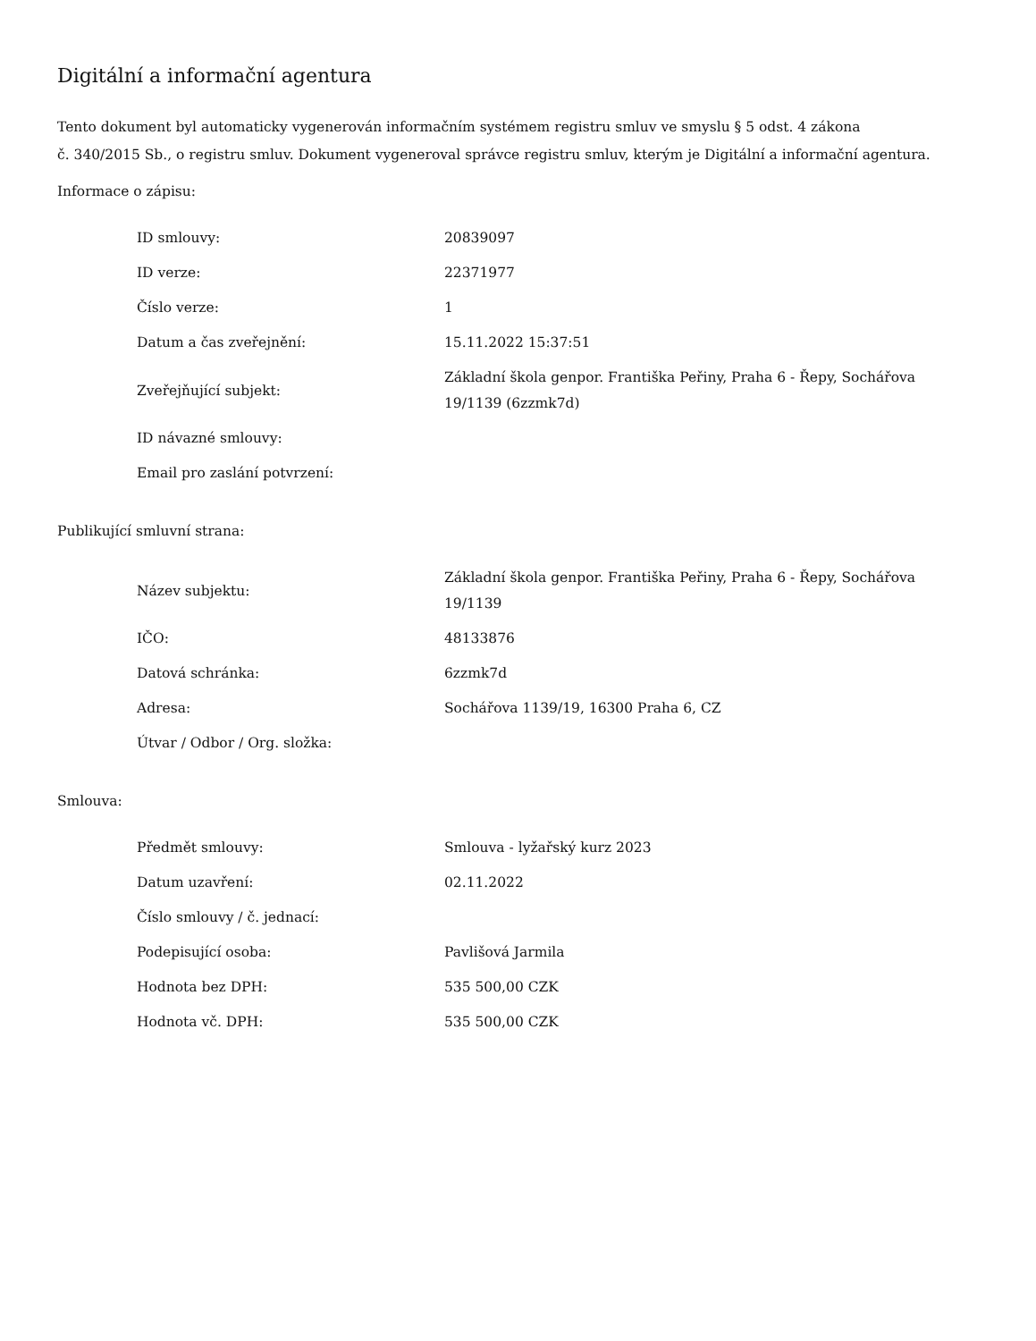Digitální a informační agentura
Tento dokument byl automaticky vygenerován informačním systémem registru smluv ve smyslu § 5 odst. 4 zákona
č. 340/2015 Sb., o registru smluv. Dokument vygeneroval správce registru smluv, kterým je Digitální a informační agentura.
Informace o zápisu:
| ID smlouvy: | 20839097 |
| ID verze: | 22371977 |
| Číslo verze: | 1 |
| Datum a čas zveřejnění: | 15.11.2022 15:37:51 |
| Zveřejňující subjekt: | Základní škola genpor. Františka Peřiny, Praha 6 - Řepy, Sochářova 19/1139 (6zzmk7d) |
| ID návazné smlouvy: | |
| Email pro zaslání potvrzení: | |
Publikující smluvní strana:
| Název subjektu: | Základní škola genpor. Františka Peřiny, Praha 6 - Řepy, Sochářova 19/1139 |
| IČO: | 48133876 |
| Datová schránka: | 6zzmk7d |
| Adresa: | Sochářova 1139/19, 16300 Praha 6, CZ |
| Útvar / Odbor / Org. složka: | |
Smlouva:
| Předmět smlouvy: | Smlouva - lyžařský kurz 2023 |
| Datum uzavření: | 02.11.2022 |
| Číslo smlouvy / č. jednací: | |
| Podepisující osoba: | Pavlišová Jarmila |
| Hodnota bez DPH: | 535 500,00 CZK |
| Hodnota vč. DPH: | 535 500,00 CZK |